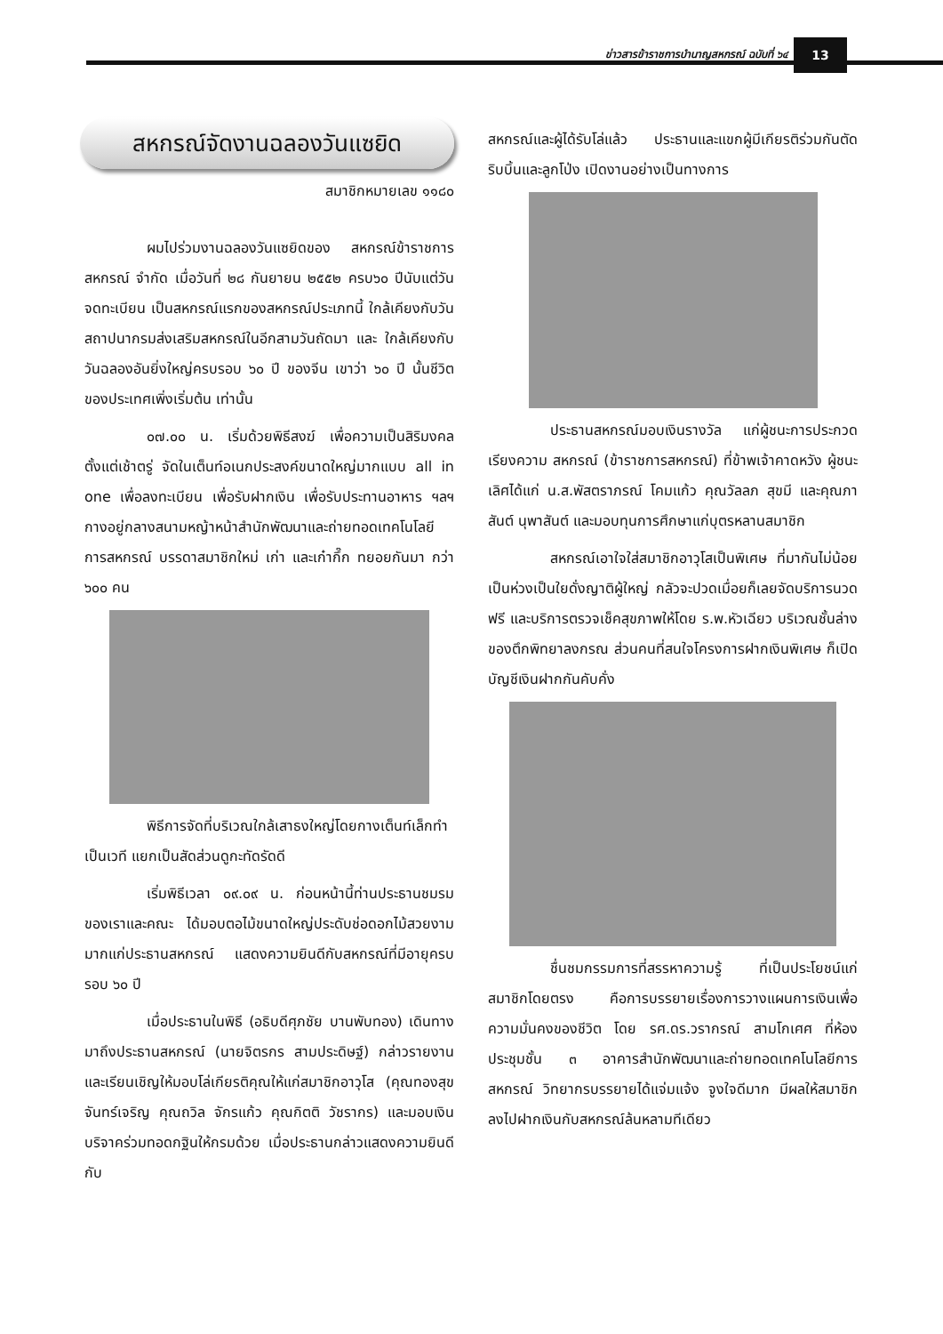ข่าวสารข้าราชการบำนาญสหกรณ์ ฉบับที่ ๖๔
13
สหกรณ์จัดงานฉลองวันแซยิด
สมาชิกหมายเลข ๑๑๘๐
ผมไปร่วมงานฉลองวันแซยิดของ สหกรณ์ข้าราชการสหกรณ์ จำกัด เมื่อวันที่ ๒๘ กันยายน ๒๕๕๒ ครบ๖๐ ปีนับแต่วันจดทะเบียน เป็นสหกรณ์แรกของสหกรณ์ประเภทนี้ ใกล้เคียงกับวันสถาปนากรมส่งเสริมสหกรณ์ในอีกสามวันถัดมา และ ใกล้เคียงกับวันฉลองอันยิ่งใหญ่ครบรอบ ๖๐ ปี ของจีน เขาว่า ๖๐ ปี นั้นชีวิตของประเทศเพิ่งเริ่มต้น เท่านั้น
๐๗.๐๐ น. เริ่มด้วยพิธีสงฆ์ เพื่อความเป็นสิริมงคลตั้งแต่เช้าตรู่ จัดในเต็นท์อเนกประสงค์ขนาดใหญ่มากแบบ all in one เพื่อลงทะเบียน เพื่อรับฝากเงิน เพื่อรับประทานอาหาร ฯลฯ กางอยู่กลางสนามหญ้าหน้าสำนักพัฒนาและถ่ายทอดเทคโนโลยีการสหกรณ์ บรรดาสมาชิกใหม่ เก่า และเก๋ากึ๊ก ทยอยกันมา กว่า ๖๐๐ คน
พิธีการจัดที่บริเวณใกล้เสาธงใหญ่โดยกางเต็นท์เล็กทำเป็นเวที แยกเป็นสัดส่วนดูกะทัดรัดดี
เริ่มพิธีเวลา ๐๙.๐๙ น. ก่อนหน้านี้ท่านประธานชมรมของเราและคณะ ได้มอบตอไม้ขนาดใหญ่ประดับช่อดอกไม้สวยงามมากแก่ประธานสหกรณ์ แสดงความยินดีกับสหกรณ์ที่มีอายุครบ รอบ ๖๐ ปี
เมื่อประธานในพิธี (อธิบดีศุภชัย บานพับทอง) เดินทางมาถึงประธานสหกรณ์ (นายจิตรกร สามประดิษฐ์) กล่าวรายงาน และเรียนเชิญให้มอบโล่เกียรติคุณให้แก่สมาชิกอาวุโส (คุณทองสุข จันทร์เจริญ คุณถวิล จักรแก้ว คุณกิตติ วัชรากร) และมอบเงินบริจาคร่วมทอดกฐินให้กรมด้วย เมื่อประธานกล่าวแสดงความยินดีกับ
สหกรณ์และผู้ได้รับโล่แล้ว ประธานและแขกผู้มีเกียรติร่วมกันตัดริบบิ้นและลูกโป่ง เปิดงานอย่างเป็นทางการ
ประธานสหกรณ์มอบเงินรางวัล แก่ผู้ชนะการประกวดเรียงความ สหกรณ์ (ข้าราชการสหกรณ์) ที่ข้าพเจ้าคาดหวัง ผู้ชนะเลิศได้แก่ น.ส.พัสตราภรณ์ โคมแก้ว คุณวัลลภ สุขมี และคุณภาสันต์ นุพาสันต์ และมอบทุนการศึกษาแก่บุตรหลานสมาชิก
สหกรณ์เอาใจใส่สมาชิกอาวุโสเป็นพิเศษ ที่มากันไม่น้อย เป็นห่วงเป็นใยดั่งญาติผู้ใหญ่ กลัวจะปวดเมื่อยก็เลยจัดบริการนวดฟรี และบริการตรวจเช็คสุขภาพให้โดย ร.พ.หัวเฉียว บริเวณชั้นล่างของตึกพิทยาลงกรณ ส่วนคนที่สนใจโครงการฝากเงินพิเศษ ก็เปิดบัญชีเงินฝากกันคับคั่ง
ชื่นชมกรรมการที่สรรหาความรู้ ที่เป็นประโยชน์แก่สมาชิกโดยตรง คือการบรรยายเรื่องการวางแผนการเงินเพื่อความมั่นคงของชีวิต โดย รศ.ดร.วรากรณ์ สามโกเศศ ที่ห้องประชุมชั้น ๓ อาคารสำนักพัฒนาและถ่ายทอดเทคโนโลยีการสหกรณ์ วิทยากรบรรยายได้แจ่มแจ้ง จูงใจดีมาก มีผลให้สมาชิกลงไปฝากเงินกับสหกรณ์ล้นหลามทีเดียว